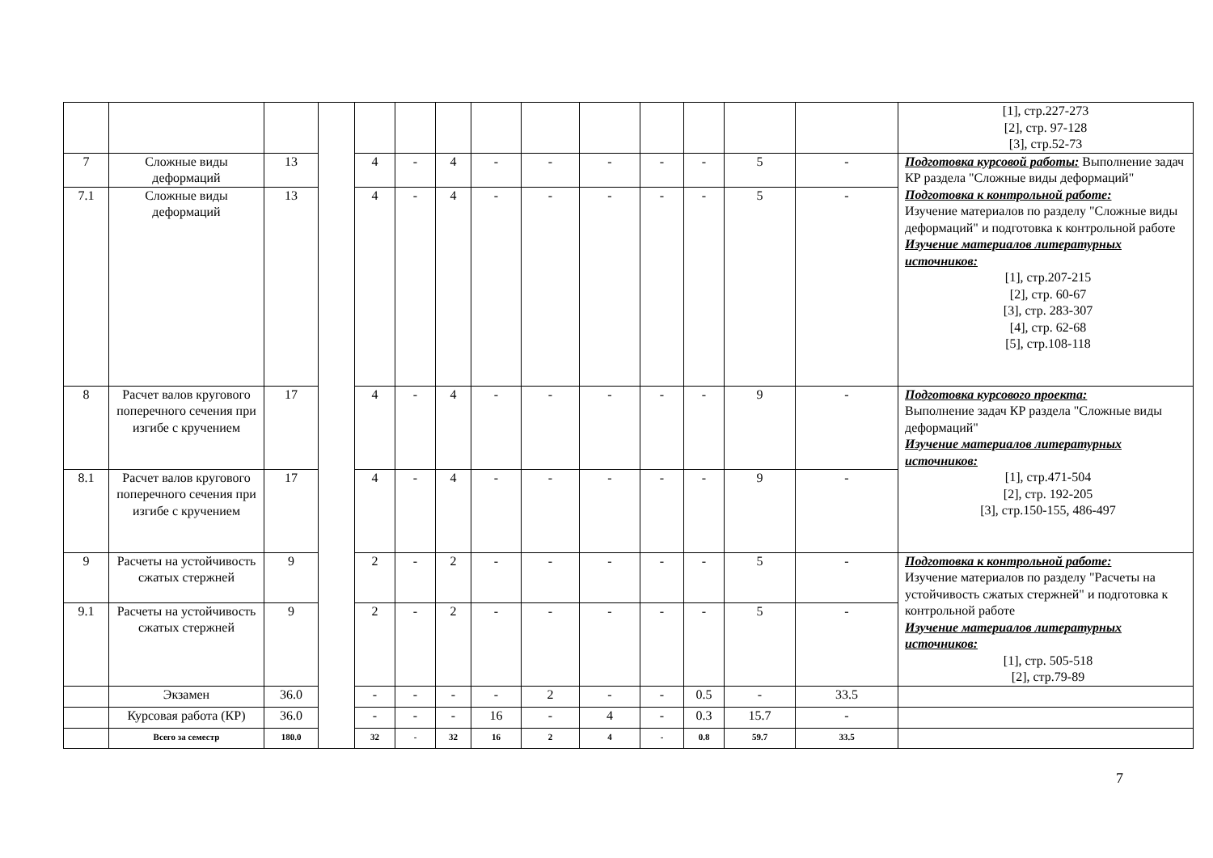| | | | | | | | | | | | | | | [1], стр.227-273 [2], стр. 97-128 [3], стр.52-73 |
| 7 | Сложные виды деформаций | 13 | | 4 | - | 4 | - | - | - | - | - | 5 | - | Подготовка курсовой работы: Выполнение задач КР раздела "Сложные виды деформаций" Подготовка к контрольной работе: Изучение материалов по разделу "Сложные виды деформаций" и подготовка к контрольной работе Изучение материалов литературных источников: [1], стр.207-215 [2], стр. 60-67 [3], стр. 283-307 [4], стр. 62-68 [5], стр.108-118 |
| 7.1 | Сложные виды деформаций | 13 | | 4 | - | 4 | - | - | - | - | - | 5 | - | |
| 8 | Расчет валов кругового поперечного сечения при изгибе с кручением | 17 | | 4 | - | 4 | - | - | - | - | - | 9 | - | Подготовка курсового проекта: Выполнение задач КР раздела "Сложные виды деформаций" Изучение материалов литературных источников: [1], стр.471-504 [2], стр. 192-205 [3], стр.150-155, 486-497 |
| 8.1 | Расчет валов кругового поперечного сечения при изгибе с кручением | 17 | | 4 | - | 4 | - | - | - | - | - | 9 | - | |
| 9 | Расчеты на устойчивость сжатых стержней | 9 | | 2 | - | 2 | - | - | - | - | - | 5 | - | Подготовка к контрольной работе: Изучение материалов по разделу "Расчеты на устойчивость сжатых стержней" и подготовка к контрольной работе Изучение материалов литературных источников: [1], стр. 505-518 [2], стр.79-89 |
| 9.1 | Расчеты на устойчивость сжатых стержней | 9 | | 2 | - | 2 | - | - | - | - | - | 5 | - | |
| | Экзамен | 36.0 | | - | - | - | - | 2 | - | - | 0.5 | - | 33.5 | |
| | Курсовая работа (КР) | 36.0 | | - | - | - | 16 | - | 4 | - | 0.3 | 15.7 | - | |
| | Всего за семестр | 180.0 | | 32 | - | 32 | 16 | 2 | 4 | - | 0.8 | 59.7 | 33.5 | |
7